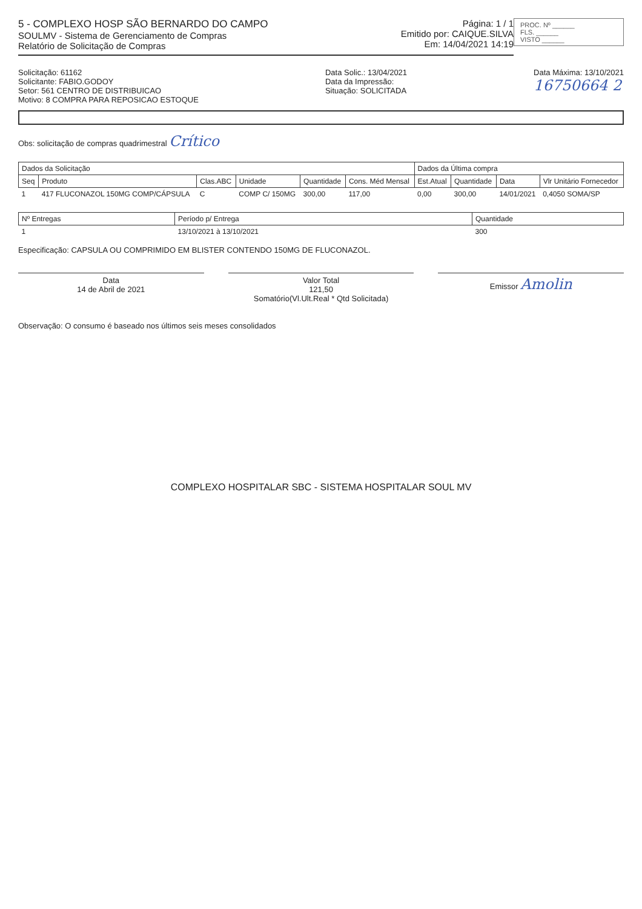PROC. Nº ______
FLS. ______
VISTO ______
5 - COMPLEXO HOSP SÃO BERNARDO DO CAMPO
SOULMV - Sistema de Gerenciamento de Compras
Relatório de Solicitação de Compras
Página: 1 / 1
Emitido por: CAIQUE.SILVA
Em: 14/04/2021 14:19
Solicitação: 61162
Solicitante: FABIO.GODOY
Setor: 561 CENTRO DE DISTRIBUICAO
Motivo: 8 COMPRA PARA REPOSICAO ESTOQUE
Data Solic.: 13/04/2021
Data da Impressão:
Situação: SOLICITADA
Data Máxima: 13/10/2021
16750664 2
Obs: solicitação de compras quadrimestral Crítico
| Dados da Solicitação | | | | | | Dados da Última compra | | | |
| --- | --- | --- | --- | --- | --- | --- | --- | --- | --- |
| Seq | Produto | Clas.ABC | Unidade | Quantidade | Cons. Méd Mensal | Est.Atual | Quantidade | Data | Vlr Unitário Fornecedor |
| 1 | 417 FLUCONAZOL 150MG COMP/CÁPSULA | C | COMP C/ 150MG | 300,00 | 117,00 | 0,00 | 300,00 | 14/01/2021 | 0,4050 SOMA/SP |
| Nº Entregas | Período p/ Entrega | Quantidade |
| --- | --- | --- |
| 1 | 13/10/2021 à 13/10/2021 | 300 |
Especificação: CAPSULA OU COMPRIMIDO EM BLISTER CONTENDO 150MG DE FLUCONAZOL.
Data
14 de Abril de 2021
Valor Total
121,50
Somatório(Vl.Ult.Real * Qtd Solicitada)
Emissor Amolin
Observação: O consumo é baseado nos últimos seis meses consolidados
COMPLEXO HOSPITALAR SBC - SISTEMA HOSPITALAR SOUL MV